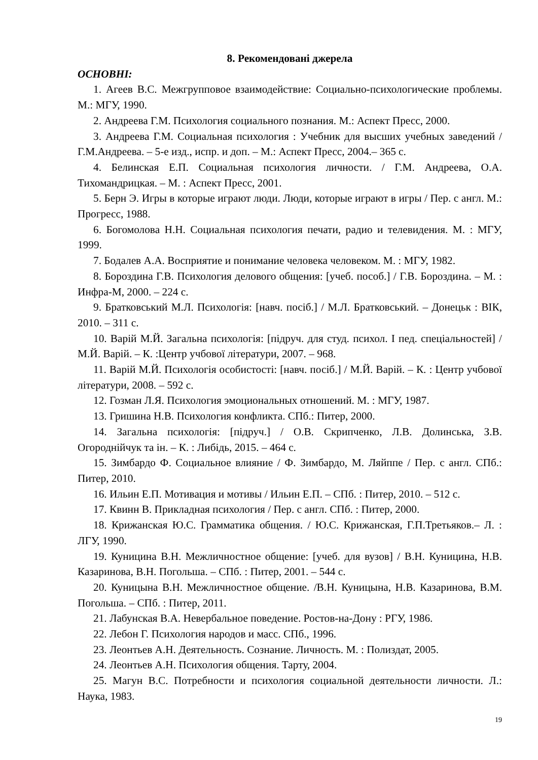8. Рекомендовані джерела
ОСНОВНІ:
1. Агеев В.С. Межгрупповое взаимодействие: Социально-психологические проблемы. М.: МГУ, 1990.
2. Андреева Г.М. Психология социального познания. М.: Аспект Пресс, 2000.
3. Андреева Г.М. Социальная психология : Учебник для высших учебных заведений / Г.М.Андреева. – 5-е изд., испр. и доп. – М.: Аспект Пресс, 2004.– 365 с.
4. Белинская Е.П. Социальная психология личности. / Г.М. Андреева, О.А. Тихомандрицкая. – М. : Аспект Пресс, 2001.
5. Берн Э. Игры в которые играют люди. Люди, которые играют в игры / Пер. с англ. М.: Прогресс, 1988.
6. Богомолова Н.Н. Социальная психология печати, радио и телевидения. М. : МГУ, 1999.
7. Бодалев А.А. Восприятие и понимание человека человеком. М. : МГУ, 1982.
8. Бороздина Г.В. Психология делового общения: [учеб. пособ.] / Г.В. Бороздина. – М. : Инфра-М, 2000. – 224 с.
9. Братковський М.Л. Психологія: [навч. посіб.] / М.Л. Братковський. – Донецьк : ВІК, 2010. – 311 с.
10. Варій М.Й. Загальна психологія: [підруч. для студ. психол. І пед. спеціальностей] / М.Й. Варій. – К. :Центр учбової літератури, 2007. – 968.
11. Варій М.Й. Психологія особистості: [навч. посіб.] / М.Й. Варій. – К. : Центр учбової літератури, 2008. – 592 с.
12. Гозман Л.Я. Психология эмоциональных отношений. М. : МГУ, 1987.
13. Гришина Н.В. Психология конфликта. СПб.: Питер, 2000.
14. Загальна психологія: [підруч.] / О.В. Скрипченко, Л.В. Долинська, З.В. Огороднійчук та ін. – К. : Либідь, 2015. – 464 с.
15. Зимбардо Ф. Социальное влияние / Ф. Зимбардо, М. Ляйппе / Пер. с англ. СПб.: Питер, 2010.
16. Ильин Е.П. Мотивация и мотивы / Ильин Е.П. – СПб. : Питер, 2010. – 512 с.
17. Квинн В. Прикладная психология / Пер. с англ. СПб. : Питер, 2000.
18. Крижанская Ю.С. Грамматика общения. / Ю.С. Крижанская, Г.П.Третьяков.– Л. : ЛГУ, 1990.
19. Куницина В.Н. Межличностное общение: [учеб. для вузов] / В.Н. Куницина, Н.В. Казаринова, В.Н. Погольша. – СПб. : Питер, 2001. – 544 с.
20. Куницына В.Н. Межличностное общение. /В.Н. Куницына, Н.В. Казаринова, В.М. Погольша. – СПб. : Питер, 2011.
21. Лабунская В.А. Невербальное поведение. Ростов-на-Дону : РГУ, 1986.
22. Лебон Г. Психология народов и масс. СПб., 1996.
23. Леонтьев А.Н. Деятельность. Сознание. Личность. М. : Полиздат, 2005.
24. Леонтьев А.Н. Психология общения. Тарту, 2004.
25. Магун В.С. Потребности и психология социальной деятельности личности. Л.: Наука, 1983.
19